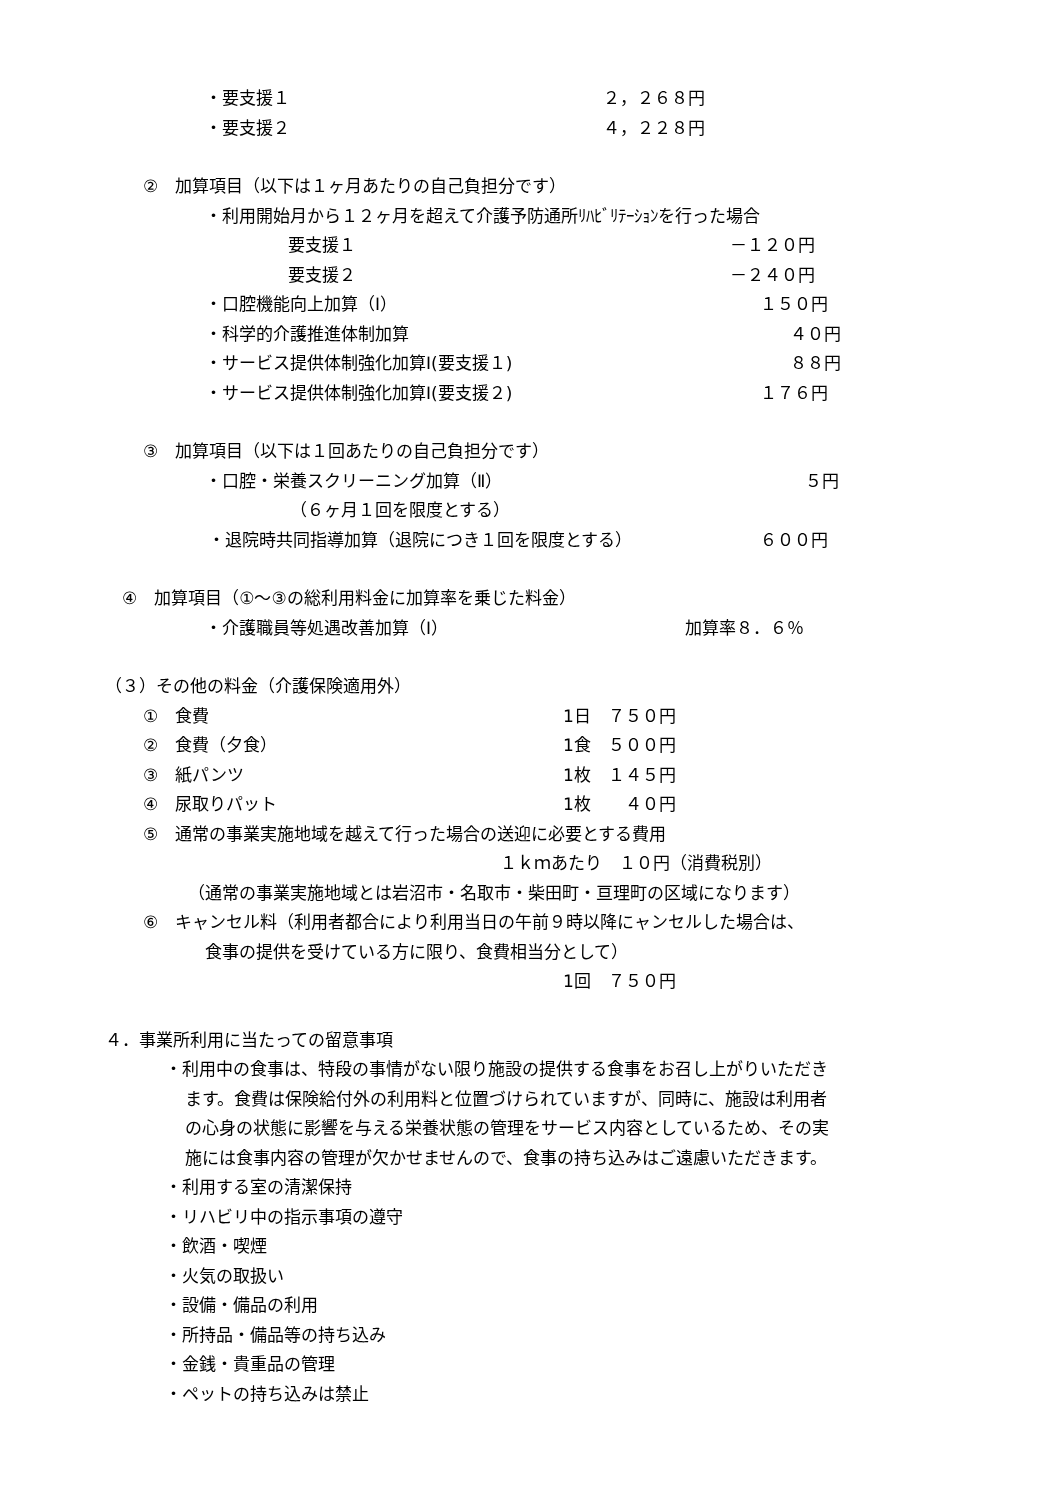・要支援１ ２，２６８円
・要支援２ ４，２２８円
②　加算項目（以下は１ヶ月あたりの自己負担分です）
・利用開始月から１２ヶ月を超えて介護予防通所ﾘﾊﾋﾞﾘﾃｰｼｮﾝを行った場合
要支援１ －１２０円
要支援２ －２４０円
・口腔機能向上加算（Ⅰ） １５０円
・科学的介護推進体制加算 ４０円
・サービス提供体制強化加算Ⅰ(要支援１) ８８円
・サービス提供体制強化加算Ⅰ(要支援２) １７６円
③　加算項目（以下は１回あたりの自己負担分です）
・口腔・栄養スクリーニング加算（Ⅱ） ５円
（６ヶ月１回を限度とする）
・退院時共同指導加算（退院につき１回を限度とする） ６００円
④　加算項目（①～③の総利用料金に加算率を乗じた料金）
・介護職員等処遇改善加算（Ⅰ） 加算率８．６％
（３）その他の料金（介護保険適用外）
①　食費 1日　７５０円
②　食費（夕食） 1食　５００円
③　紙パンツ 1枚　１４５円
④　尿取りパット 1枚　　４０円
⑤　通常の事業実施地域を越えて行った場合の送迎に必要とする費用
１ｋｍあたり　１０円（消費税別）
（通常の事業実施地域とは岩沼市・名取市・柴田町・亘理町の区域になります）
⑥　キャンセル料（利用者都合により利用当日の午前９時以降にャンセルした場合は、
食事の提供を受けている方に限り、食費相当分として）
1回　７５０円
４．事業所利用に当たっての留意事項
・利用中の食事は、特段の事情がない限り施設の提供する食事をお召し上がりいただき
ます。食費は保険給付外の利用料と位置づけられていますが、同時に、施設は利用者
の心身の状態に影響を与える栄養状態の管理をサービス内容としているため、その実
施には食事内容の管理が欠かせませんので、食事の持ち込みはご遠慮いただきます。
・利用する室の清潔保持
・リハビリ中の指示事項の遵守
・飲酒・喫煙
・火気の取扱い
・設備・備品の利用
・所持品・備品等の持ち込み
・金銭・貴重品の管理
・ペットの持ち込みは禁止